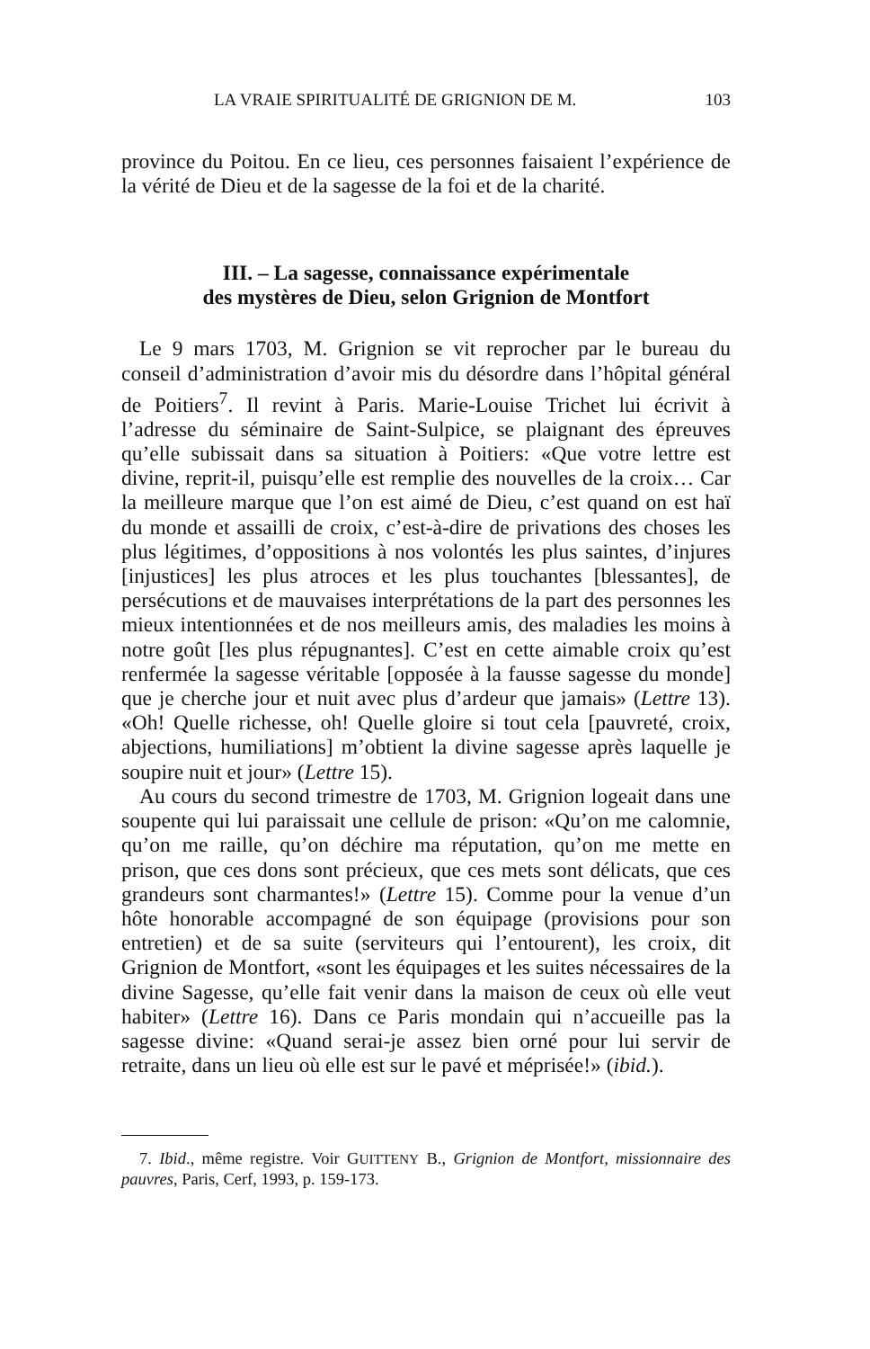LA VRAIE SPIRITUALITÉ DE GRIGNION DE M. 103
province du Poitou. En ce lieu, ces personnes faisaient l’expérience de la vérité de Dieu et de la sagesse de la foi et de la charité.
III. – La sagesse, connaissance expérimentale
des mystères de Dieu, selon Grignion de Montfort
Le 9 mars 1703, M. Grignion se vit reprocher par le bureau du conseil d’administration d’avoir mis du désordre dans l’hôpital général de Poitiers<sup>7</sup>. Il revint à Paris. Marie-Louise Trichet lui écrivit à l’adresse du séminaire de Saint-Sulpice, se plaignant des épreuves qu’elle subissait dans sa situation à Poitiers: «Que votre lettre est divine, reprit-il, puisqu’elle est remplie des nouvelles de la croix… Car la meilleure marque que l’on est aimé de Dieu, c’est quand on est haï du monde et assailli de croix, c’est-à-dire de privations des choses les plus légitimes, d’oppositions à nos volontés les plus saintes, d’injures [injustices] les plus atroces et les plus touchantes [blessantes], de persécutions et de mauvaises interprétations de la part des personnes les mieux intentionnées et de nos meilleurs amis, des maladies les moins à notre goût [les plus répugnantes]. C’est en cette aimable croix qu’est renfermée la sagesse véritable [opposée à la fausse sagesse du monde] que je cherche jour et nuit avec plus d’ardeur que jamais» (Lettre 13). «Oh! Quelle richesse, oh! Quelle gloire si tout cela [pauvreté, croix, abjections, humiliations] m’obtient la divine sagesse après laquelle je soupire nuit et jour» (Lettre 15).
Au cours du second trimestre de 1703, M. Grignion logeait dans une soupente qui lui paraissait une cellule de prison: «Qu’on me calomnie, qu’on me raille, qu’on déchire ma réputation, qu’on me mette en prison, que ces dons sont précieux, que ces mets sont délicats, que ces grandeurs sont charmantes!» (Lettre 15). Comme pour la venue d’un hôte honorable accompagné de son équipage (provisions pour son entretien) et de sa suite (serviteurs qui l’entourent), les croix, dit Grignion de Montfort, «sont les équipages et les suites nécessaires de la divine Sagesse, qu’elle fait venir dans la maison de ceux où elle veut habiter» (Lettre 16). Dans ce Paris mondain qui n’accueille pas la sagesse divine: «Quand serai-je assez bien orné pour lui servir de retraite, dans un lieu où elle est sur le pavé et méprisée!» (ibid.).
7. Ibid., même registre. Voir GUITTENY B., Grignion de Montfort, missionnaire des pauvres, Paris, Cerf, 1993, p. 159-173.